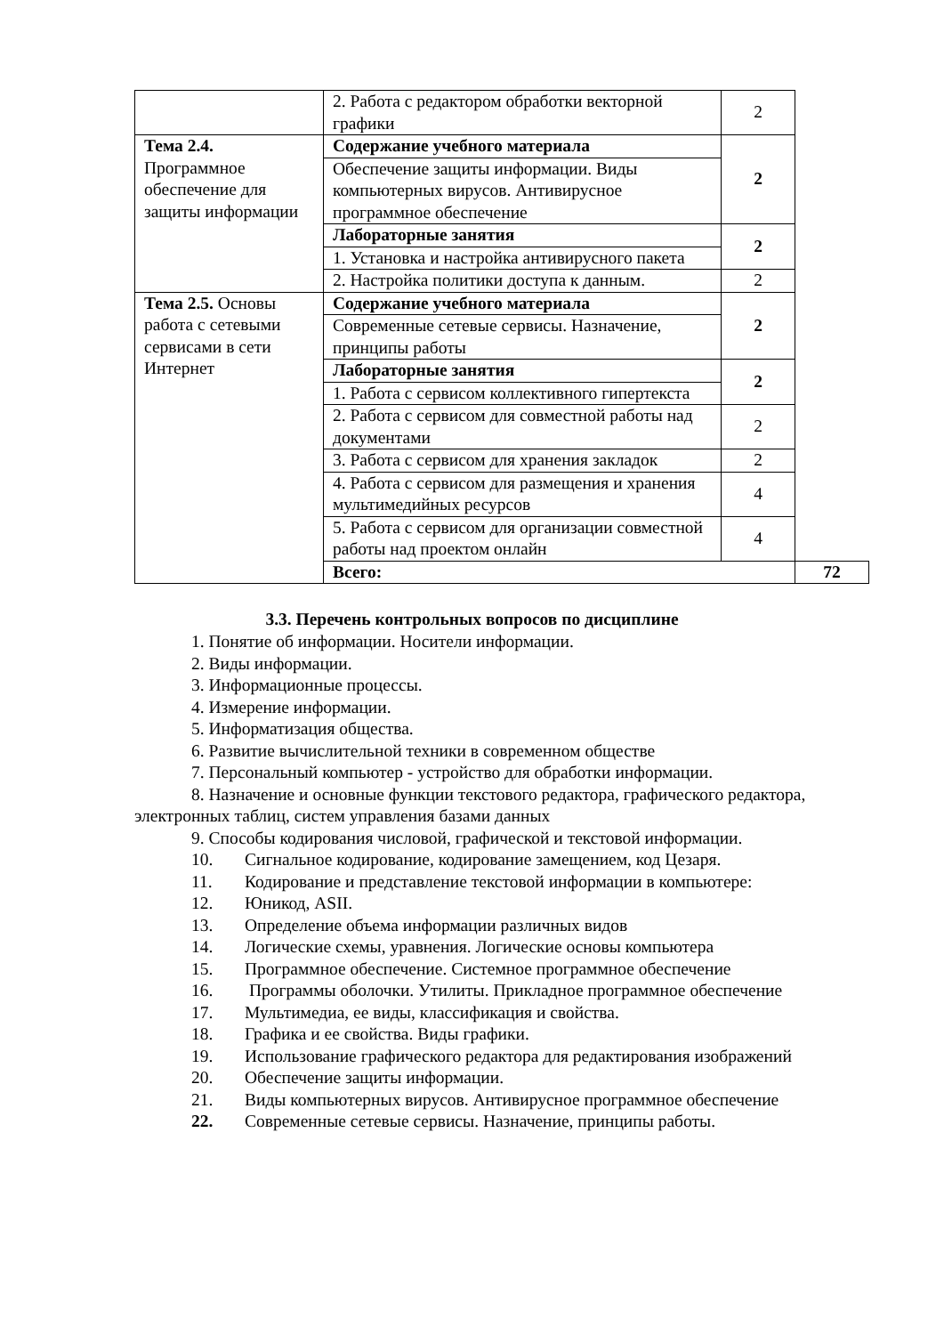| | 2. Работа с редактором обработки векторной графики | 2 | |
| Тема 2.4. Программное обеспечение для защиты информации | Содержание учебного материала | 2 | |
| | Обеспечение защиты информации. Виды компьютерных вирусов. Антивирусное программное обеспечение | | |
| | Лабораторные занятия | 2 | |
| | 1. Установка и настройка антивирусного пакета | | |
| | 2. Настройка политики доступа к данным. | 2 | |
| Тема 2.5. Основы работа с сетевыми сервисами в сети Интернет | Содержание учебного материала | 2 | |
| | Современные сетевые сервисы. Назначение, принципы работы | | |
| | Лабораторные занятия | 2 | |
| | 1. Работа с сервисом коллективного гипертекста | | |
| | 2. Работа с сервисом для совместной работы над документами | 2 | |
| | 3. Работа с сервисом для хранения закладок | 2 | |
| | 4. Работа с сервисом для размещения и хранения мультимедийных ресурсов | 4 | |
| | 5. Работа с сервисом для организации совместной работы над проектом онлайн | 4 | |
| | Всего: | | 72 |
3.3. Перечень контрольных вопросов по дисциплине
1. Понятие об информации. Носители информации.
2. Виды информации.
3. Информационные процессы.
4. Измерение информации.
5. Информатизация общества.
6. Развитие вычислительной техники в современном обществе
7. Персональный компьютер - устройство для обработки информации.
8. Назначение и основные функции текстового редактора, графического редактора, электронных таблиц, систем управления базами данных
9. Способы кодирования числовой, графической и текстовой информации.
10. Сигнальное кодирование, кодирование замещением, код Цезаря.
11. Кодирование и представление текстовой информации в компьютере:
12. Юникод, ASII.
13. Определение объема информации различных видов
14. Логические схемы, уравнения. Логические основы компьютера
15. Программное обеспечение. Системное программное обеспечение
16. Программы оболочки. Утилиты. Прикладное программное обеспечение
17. Мультимедиа, ее виды, классификация и свойства.
18. Графика и ее свойства. Виды графики.
19. Использование графического редактора для редактирования изображений
20. Обеспечение защиты информации.
21. Виды компьютерных вирусов. Антивирусное программное обеспечение
22. Современные сетевые сервисы. Назначение, принципы работы.